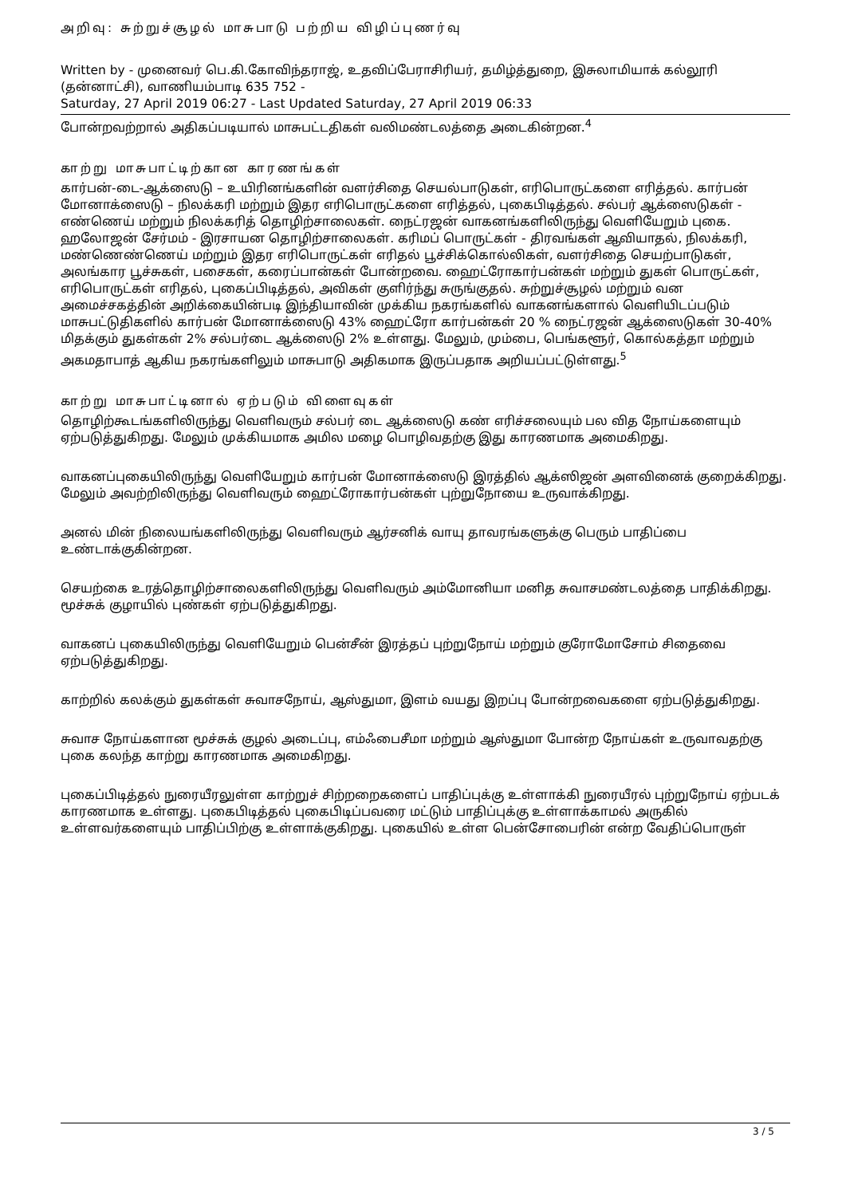அறிவு: சுற்றுச்சூழல் மாசுபாடு பற்றிய விழிப்புணர்வு
Written by - முனைவர் பெ.கி.கோவிந்தராஜ், உதவிப்பேராசிரியர், தமிழ்த்துறை, இசுலாமியாக் கல்லூரி (தன்னாட்சி), வாணியம்பாடி 635 752 -
Saturday, 27 April 2019 06:27 - Last Updated Saturday, 27 April 2019 06:33
போன்றவற்றால் அதிகப்படியால் மாசுபட்டதிகள் வலிமண்டலத்தை அடைகின்றன.<sup>4</sup>
காற்று மாசுபாட்டிற்கான காரணங்கள்
கார்பன்-டை-ஆக்ஸைடு – உயிரினங்களின் வளர்சிதை செயல்பாடுகள், எரிபொருட்களை எரித்தல். கார்பன் மோனாக்ஸைடு – நிலக்கரி மற்றும் இதர எரிபொருட்களை எரித்தல், புகைபிடித்தல். சல்பர் ஆக்ஸைடுகள் - எண்ணெய் மற்றும் நிலக்கரித் தொழிற்சாலைகள். நைட்ரஜன் வாகனங்களிலிருந்து வெளியேறும் புகை. ஹலோஜன் சேர்மம் - இரசாயன தொழிற்சாலைகள். கரிமப் பொருட்கள் - திரவங்கள் ஆவியாதல், நிலக்கரி, மண்ணெண்ணெய் மற்றும் இதர எரிபொருட்கள் எரிதல் பூச்சிக்கொல்லிகள், வளர்சிதை செயற்பாடுகள், அலங்கார பூச்சுகள், பசைகள், கரைப்பான்கள் போன்றவை. ஹைட்ரோகார்பன்கள் மற்றும் துகள் பொருட்கள், எரிபொருட்கள் எரிதல், புகைப்பிடித்தல், அவிகள் குளிர்ந்து சுருங்குதல். சுற்றுச்சூழல் மற்றும் வன அமைச்சகத்தின் அறிக்கையின்படி இந்தியாவின் முக்கிய நகரங்களில் வாகனங்களால் வெளியிடப்படும் மாசுபட்டுதிகளில் கார்பன் மோனாக்ஸைடு 43% ஹைட்ரோ கார்பன்கள் 20 % நைட்ரஜன் ஆக்ஸைடுகள் 30-40% மிதக்கும் துகள்கள் 2% சல்பர்டை ஆக்ஸைடு 2% உள்ளது. மேலும், மும்பை, பெங்களூர், கொல்கத்தா மற்றும் அகமதாபாத் ஆகிய நகரங்களிலும் மாசுபாடு அதிகமாக இருப்பதாக அறியப்பட்டுள்ளது.<sup>5</sup>
காற்று மாசுபாட்டினால் ஏற்படும் விளைவுகள்
தொழிற்கூடங்களிலிருந்து வெளிவரும் சல்பர் டை ஆக்ஸைடு கண் எரிச்சலையும் பல வித நோய்களையும் ஏற்படுத்துகிறது. மேலும் முக்கியமாக அமில மழை பொழிவதற்கு இது காரணமாக அமைகிறது.
வாகனப்புகையிலிருந்து வெளியேறும் கார்பன் மோனாக்ஸைடு இரத்தில் ஆக்ஸிஜன் அளவினைக் குறைக்கிறது. மேலும் அவற்றிலிருந்து வெளிவரும் ஹைட்ரோகார்பன்கள் புற்றுநோயை உருவாக்கிறது.
அனல் மின் நிலையங்களிலிருந்து வெளிவரும் ஆர்சனிக் வாயு தாவரங்களுக்கு பெரும் பாதிப்பை உண்டாக்குகின்றன.
செயற்கை உரத்தொழிற்சாலைகளிலிருந்து வெளிவரும் அம்மோனியா மனித சுவாசமண்டலத்தை பாதிக்கிறது. மூச்சுக் குழாயில் புண்கள் ஏற்படுத்துகிறது.
வாகனப் புகையிலிருந்து வெளியேறும் பென்சீன் இரத்தப் புற்றுநோய் மற்றும் குரோமோசோம் சிதைவை ஏற்படுத்துகிறது.
காற்றில் கலக்கும் துகள்கள் சுவாசநோய், ஆஸ்துமா, இளம் வயது இறப்பு போன்றவைகளை ஏற்படுத்துகிறது.
சுவாச நோய்களான மூச்சுக் குழல் அடைப்பு, எம்ஃபைசீமா மற்றும் ஆஸ்துமா போன்ற நோய்கள் உருவாவதற்கு புகை கலந்த காற்று காரணமாக அமைகிறது.
புகைப்பிடித்தல் நுரையீரலுள்ள காற்றுச் சிற்றறைகளைப் பாதிப்புக்கு உள்ளாக்கி நுரையீரல் புற்றுநோய் ஏற்படக் காரணமாக உள்ளது. புகைபிடித்தல் புகைபிடிப்பவரை மட்டும் பாதிப்புக்கு உள்ளாக்காமல் அருகில் உள்ளவர்களையும் பாதிப்பிற்கு உள்ளாக்குகிறது. புகையில் உள்ள பென்சோபைரின் என்ற வேதிப்பொருள்
3 / 5